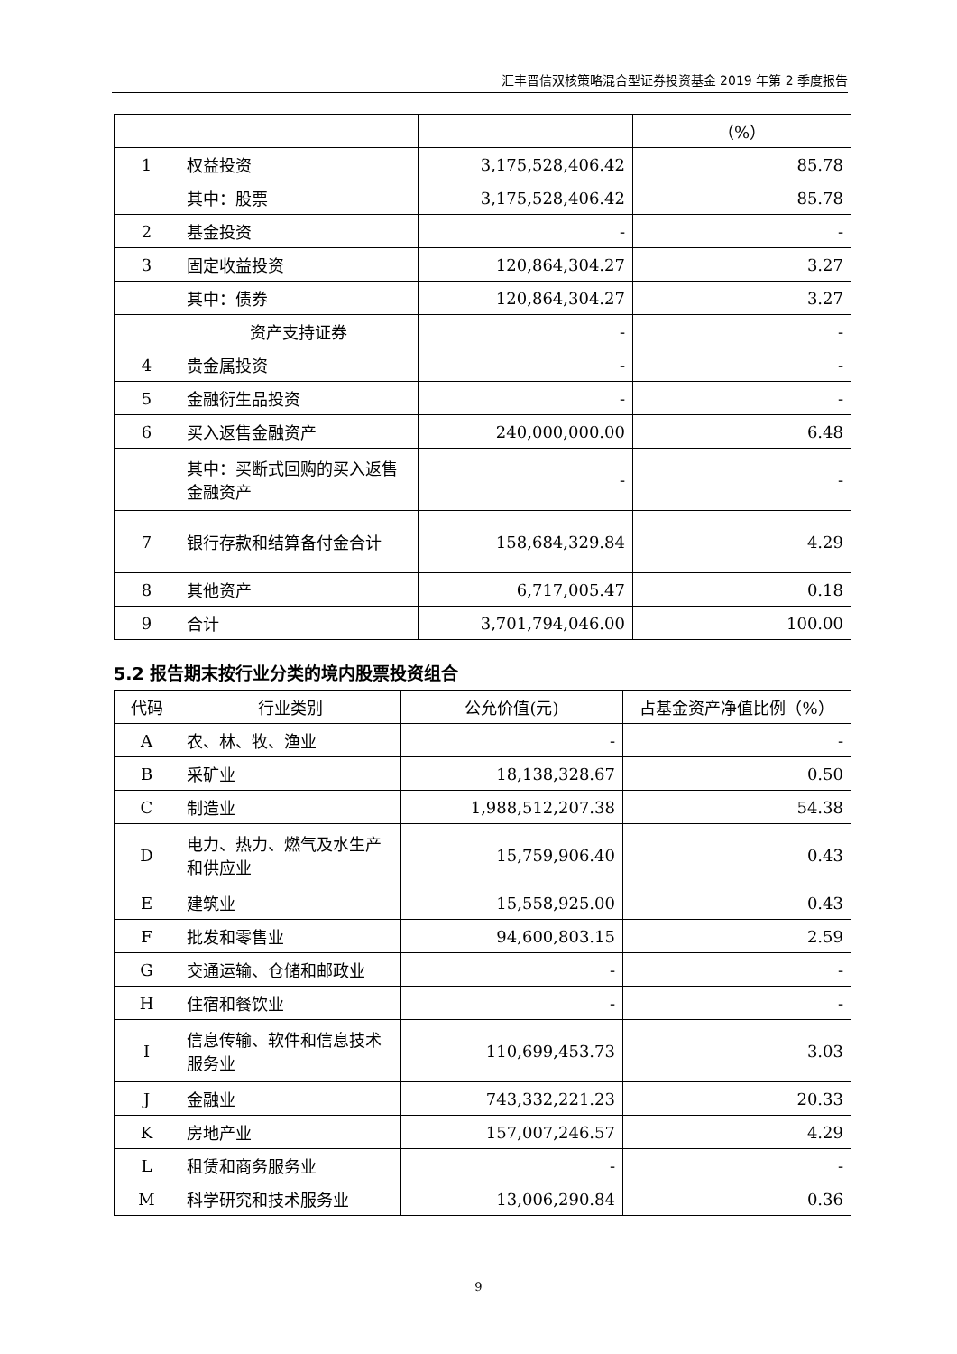汇丰晋信双核策略混合型证券投资基金 2019 年第 2 季度报告
| | | | （%） |
| 1 | 权益投资 | 3,175,528,406.42 | 85.78 |
| | 其中：股票 | 3,175,528,406.42 | 85.78 |
| 2 | 基金投资 | - | - |
| 3 | 固定收益投资 | 120,864,304.27 | 3.27 |
| | 其中：债券 | 120,864,304.27 | 3.27 |
| | 资产支持证券 | - | - |
| 4 | 贵金属投资 | - | - |
| 5 | 金融衍生品投资 | - | - |
| 6 | 买入返售金融资产 | 240,000,000.00 | 6.48 |
| | 其中：买断式回购的买入返售金融资产 | - | - |
| 7 | 银行存款和结算备付金合计 | 158,684,329.84 | 4.29 |
| 8 | 其他资产 | 6,717,005.47 | 0.18 |
| 9 | 合计 | 3,701,794,046.00 | 100.00 |
5.2 报告期末按行业分类的境内股票投资组合
| 代码 | 行业类别 | 公允价值(元) | 占基金资产净值比例（%） |
| --- | --- | --- | --- |
| A | 农、林、牧、渔业 | - | - |
| B | 采矿业 | 18,138,328.67 | 0.50 |
| C | 制造业 | 1,988,512,207.38 | 54.38 |
| D | 电力、热力、燃气及水生产和供应业 | 15,759,906.40 | 0.43 |
| E | 建筑业 | 15,558,925.00 | 0.43 |
| F | 批发和零售业 | 94,600,803.15 | 2.59 |
| G | 交通运输、仓储和邮政业 | - | - |
| H | 住宿和餐饮业 | - | - |
| I | 信息传输、软件和信息技术服务业 | 110,699,453.73 | 3.03 |
| J | 金融业 | 743,332,221.23 | 20.33 |
| K | 房地产业 | 157,007,246.57 | 4.29 |
| L | 租赁和商务服务业 | - | - |
| M | 科学研究和技术服务业 | 13,006,290.84 | 0.36 |
9